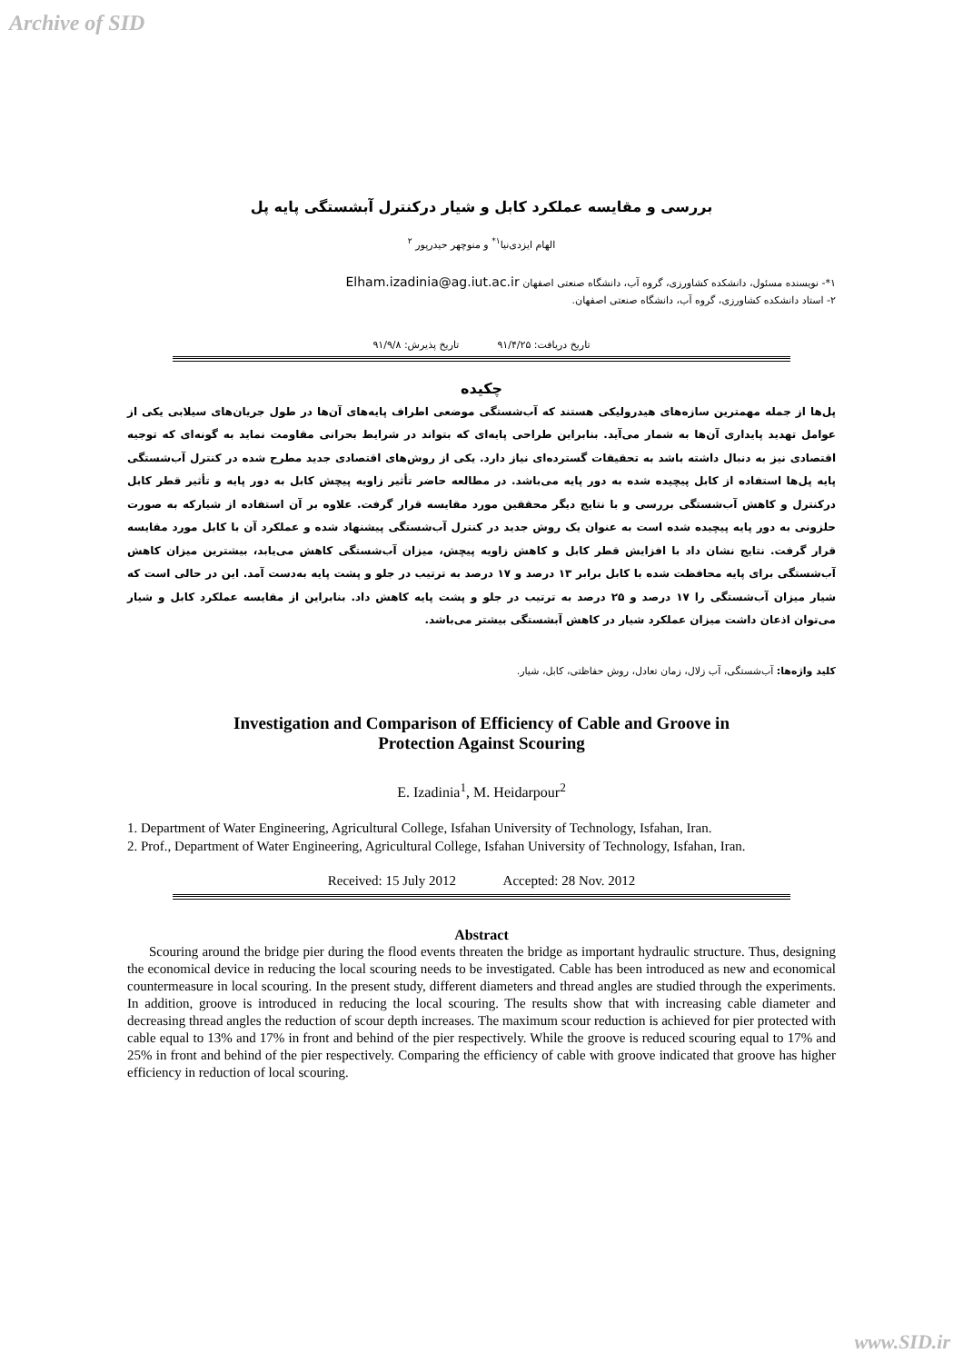Archive of SID
بررسی و مقایسه عملکرد کابل و شیار درکنترل آبشستگی پایه پل
الهام ایزدی‌نیا<sup>۱*</sup> و منوچهر حیدرپور <sup>۲</sup>
۱*- نویسنده مسئول، دانشکده کشاورزی، گروه آب، دانشگاه صنعتی اصفهان Elham.izadinia@ag.iut.ac.ir
۲- استاد دانشکده کشاورزی، گروه آب، دانشگاه صنعتی اصفهان.
تاریخ دریافت: ۹۱/۴/۲۵ تاریخ پذیرش: ۹۱/۹/۸
چکیده
پل‌ها از جمله مهمترین سازه‌های هیدرولیکی هستند که آب‌شستگی موضعی اطراف پایه‌های آن‌ها در طول جریان‌های سیلابی یکی از عوامل تهدید پایداری آن‌ها به شمار می‌آید. بنابراین طراحی پایه‌ای که بتواند در شرایط بحرانی مقاومت نماید به گونه‌ای که توجیه اقتصادی نیز به دنبال داشته باشد به تحقیقات گسترده‌ای نیاز دارد. یکی از روش‌های اقتصادی جدید مطرح شده در کنترل آب‌شستگی پایه پل‌ها استفاده از کابل پیچیده شده به دور پایه می‌باشد. در مطالعه حاضر تأثیر زاویه پیچش کابل به دور پایه و تأثیر قطر کابل درکنترل و کاهش آب‌شستگی بررسی و با نتایج دیگر محققین مورد مقایسه قرار گرفت. علاوه بر آن استفاده از شیارکه به صورت حلزونی به دور پایه پیچیده شده است به عنوان یک روش جدید در کنترل آب‌شستگی پیشنهاد شده و عملکرد آن با کابل مورد مقایسه قرار گرفت. نتایج نشان داد با افزایش قطر کابل و کاهش زاویه پیچش، میزان آب‌شستگی کاهش می‌یابد، بیشترین میزان کاهش آب‌شستگی برای پایه محافظت شده با کابل برابر ۱۳ درصد و ۱۷ درصد به ترتیب در جلو و پشت پایه به‌دست آمد. این در حالی است که شیار میزان آب‌شستگی را ۱۷ درصد و ۲۵ درصد به ترتیب در جلو و پشت پایه کاهش داد. بنابراین از مقایسه عملکرد کابل و شیار می‌توان اذعان داشت میزان عملکرد شیار در کاهش آبشستگی بیشتر می‌باشد.
کلید واژه‌ها: آب‌شستگی، آب زلال، زمان تعادل، روش حفاظتی، کابل، شیار.
Investigation and Comparison of Efficiency of Cable and Groove in
Protection Against Scouring
E. Izadinia<sup>1</sup>, M. Heidarpour<sup>2</sup>
1. Department of Water Engineering, Agricultural College, Isfahan University of Technology, Isfahan, Iran.
2. Prof., Department of Water Engineering, Agricultural College, Isfahan University of Technology, Isfahan, Iran.
Received: 15 July 2012 Accepted: 28 Nov. 2012
Abstract
Scouring around the bridge pier during the flood events threaten the bridge as important hydraulic structure. Thus, designing the economical device in reducing the local scouring needs to be investigated. Cable has been introduced as new and economical countermeasure in local scouring. In the present study, different diameters and thread angles are studied through the experiments. In addition, groove is introduced in reducing the local scouring. The results show that with increasing cable diameter and decreasing thread angles the reduction of scour depth increases. The maximum scour reduction is achieved for pier protected with cable equal to 13% and 17% in front and behind of the pier respectively. While the groove is reduced scouring equal to 17% and 25% in front and behind of the pier respectively. Comparing the efficiency of cable with groove indicated that groove has higher efficiency in reduction of local scouring.
www.SID.ir